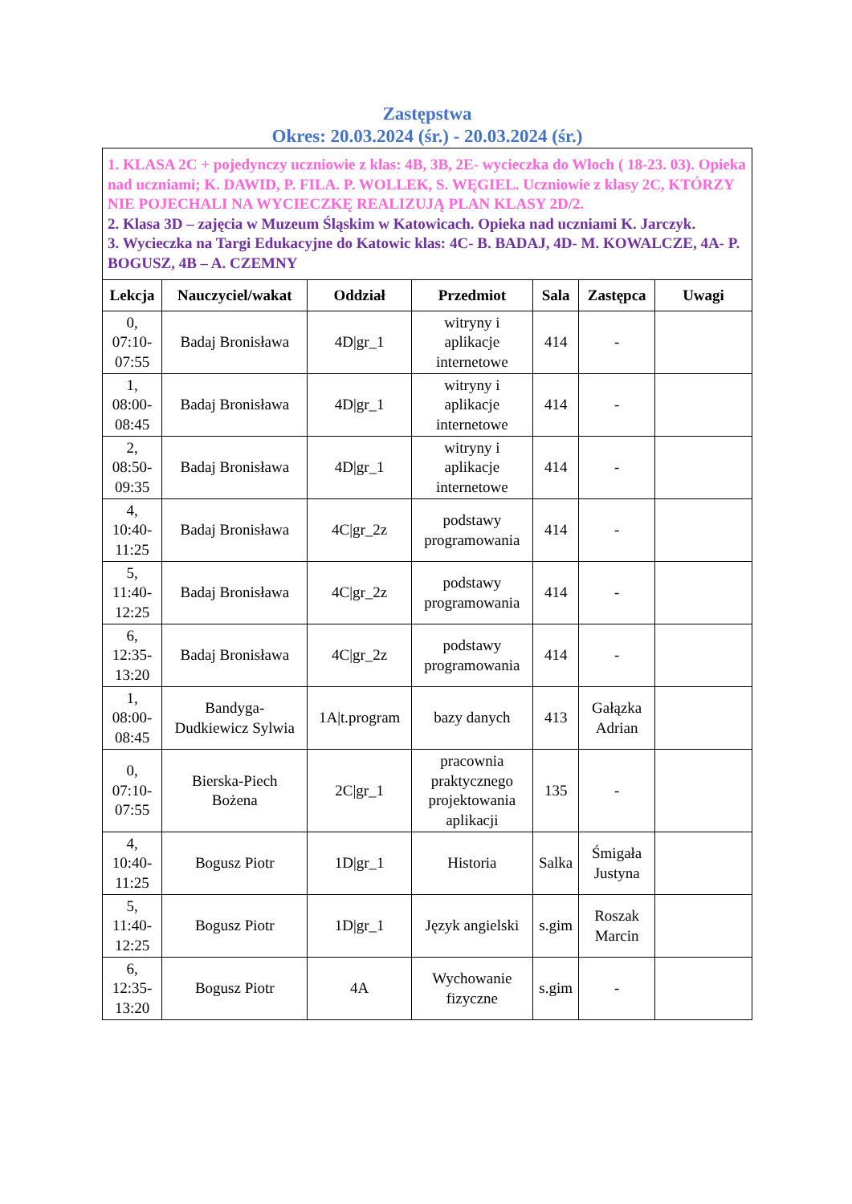Zastępstwa
Okres: 20.03.2024 (śr.) - 20.03.2024 (śr.)
| 1. KLASA 2C + pojedynczy uczniowie z klas: 4B, 3B, 2E- wycieczka do Włoch ( 18-23. 03). Opieka nad uczniami; K. DAWID, P. FILA. P. WOLLEK, S. WĘGIEL. Uczniowie z klasy 2C, KTÓRZY NIE POJECHALI NA WYCIECZKĘ REALIZUJĄ PLAN KLASY 2D/2. 2. Klasa 3D – zajęcia w Muzeum Śląskim w Katowicach. Opieka nad uczniami K. Jarczyk. 3. Wycieczka na Targi Edukacyjne do Katowic klas: 4C- B. BADAJ, 4D- M. KOWALCZE, 4A- P. BOGUSZ, 4B – A. CZEMNY | | | | | | |
| Lekcja | Nauczyciel/wakat | Oddział | Przedmiot | Sala | Zastępca | Uwagi |
| 0, 07:10- 07:55 | Badaj Bronisława | 4D/gr_1 | witryny i aplikacje internetowe | 414 | - | |
| 1, 08:00- 08:45 | Badaj Bronisława | 4D/gr_1 | witryny i aplikacje internetowe | 414 | - | |
| 2, 08:50- 09:35 | Badaj Bronisława | 4D/gr_1 | witryny i aplikacje internetowe | 414 | - | |
| 4, 10:40- 11:25 | Badaj Bronisława | 4C/gr_2z | podstawy programowania | 414 | - | |
| 5, 11:40- 12:25 | Badaj Bronisława | 4C/gr_2z | podstawy programowania | 414 | - | |
| 6, 12:35- 13:20 | Badaj Bronisława | 4C/gr_2z | podstawy programowania | 414 | - | |
| 1, 08:00- 08:45 | Bandyga- Dudkiewicz Sylwia | 1A/t.program | bazy danych | 413 | Gałązka Adrian | |
| 0, 07:10- 07:55 | Bierska-Piech Bożena | 2C/gr_1 | pracownia praktycznego projektowania aplikacji | 135 | - | |
| 4, 10:40- 11:25 | Bogusz Piotr | 1D/gr_1 | Historia | Salka | Śmigała Justyna | |
| 5, 11:40- 12:25 | Bogusz Piotr | 1D/gr_1 | Język angielski | s.gim | Roszak Marcin | |
| 6, 12:35- 13:20 | Bogusz Piotr | 4A | Wychowanie fizyczne | s.gim | - | |